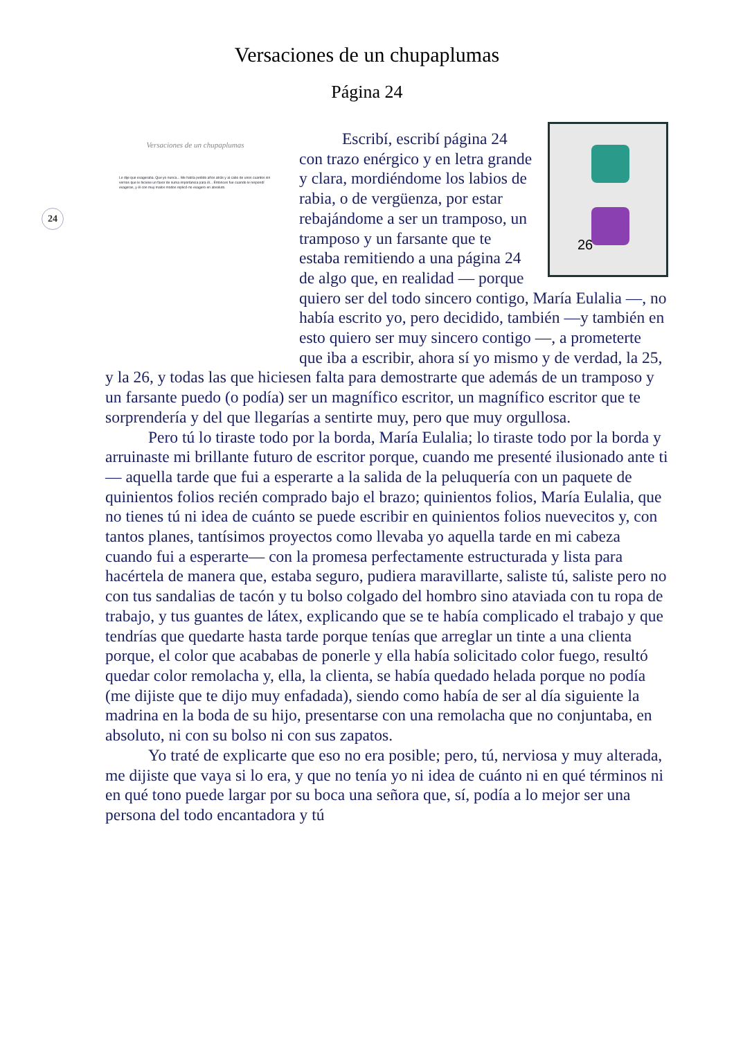Versaciones de un chupaplumas
Página 24
24
Versaciones de un chupaplumas
Le dije que exageraba. Que yo nunca... Me había pedido años atrás y al cabo de unos cuantos sin vernos que le hiciese un favor de suma importancia para él... Entonces fue cuando le respondí exageras, y él con muy malos modos replicó no exagero en absoluto.
26
Escribí, escribí página 24 con trazo enérgico y en letra grande y clara, mordiéndome los labios de rabia, o de vergüenza, por estar rebajándome a ser un tramposo, un tramposo y un farsante que te estaba remitiendo a una página 24 de algo que, en realidad — porque quiero ser del todo sincero contigo, María Eulalia —, no había escrito yo, pero decidido, también —y también en esto quiero ser muy sincero contigo —, a prometerte que iba a escribir, ahora sí yo mismo y de verdad, la 25, y la 26, y todas las que hiciesen falta para demostrarte que además de un tramposo y un farsante puedo (o podía) ser un magnífico escritor, un magnífico escritor que te sorprendería y del que llegarías a sentirte muy, pero que muy orgullosa.
Pero tú lo tiraste todo por la borda, María Eulalia; lo tiraste todo por la borda y arruinaste mi brillante futuro de escritor porque, cuando me presenté ilusionado ante ti — aquella tarde que fui a esperarte a la salida de la peluquería con un paquete de quinientos folios recién comprado bajo el brazo; quinientos folios, María Eulalia, que no tienes tú ni idea de cuánto se puede escribir en quinientos folios nuevecitos y, con tantos planes, tantísimos proyectos como llevaba yo aquella tarde en mi cabeza cuando fui a esperarte— con la promesa perfectamente estructurada y lista para hacértela de manera que, estaba seguro, pudiera maravillarte, saliste tú, saliste pero no con tus sandalias de tacón y tu bolso colgado del hombro sino ataviada con tu ropa de trabajo, y tus guantes de látex, explicando que se te había complicado el trabajo y que tendrías que quedarte hasta tarde porque tenías que arreglar un tinte a una clienta porque, el color que acababas de ponerle y ella había solicitado color fuego, resultó quedar color remolacha y, ella, la clienta, se había quedado helada porque no podía (me dijiste que te dijo muy enfadada), siendo como había de ser al día siguiente la madrina en la boda de su hijo, presentarse con una remolacha que no conjuntaba, en absoluto, ni con su bolso ni con sus zapatos.
Yo traté de explicarte que eso no era posible; pero, tú, nerviosa y muy alterada, me dijiste que vaya si lo era, y que no tenía yo ni idea de cuánto ni en qué términos ni en qué tono puede largar por su boca una señora que, sí, podía a lo mejor ser una persona del todo encantadora y tú